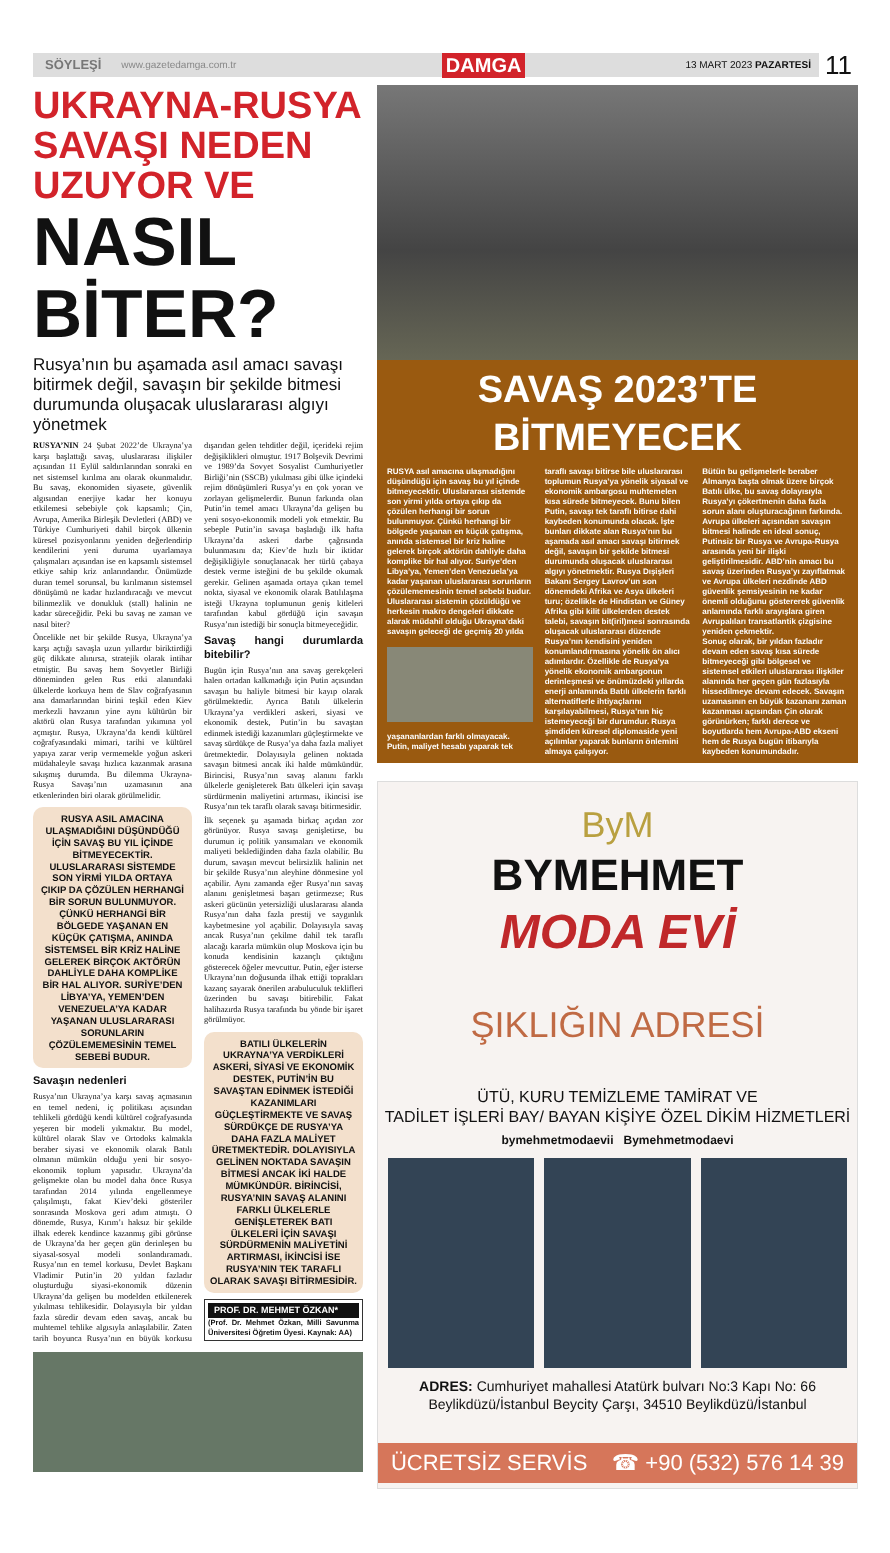SÖYLEŞİ www.gazetedamga.com.tr DAMGA 13 MART 2023 PAZARTESİ 11
UKRAYNA-RUSYA SAVAŞI NEDEN UZUYOR VE
NASIL BİTER?
Rusya’nın bu aşamada asıl amacı savaşı bitirmek değil, savaşın bir şekilde bitmesi durumunda oluşacak uluslararası algıyı yönetmek
RUSYA’NIN 24 Şubat 2022’de Ukrayna’ya karşı başlattığı savaş, uluslararası ilişkiler açısından 11 Eylül saldırılarından sonraki en net sistemsel kırılma anı olarak okunmalıdır. Bu savaş, ekonomiden siyasete, güvenlik algısından enerjiye kadar her konuyu etkilemesi sebebiyle çok kapsamlı; Çin, Avrupa, Amerika Birleşik Devletleri (ABD) ve Türkiye Cumhuriyeti dahil birçok ülkenin küresel pozisyonlarını yeniden değerlendirip kendilerini yeni duruma uyarlamaya çalışmaları açısından ise en kapsamlı sistemsel etkiye sahip kriz anlarındandır. Önümüzde duran temel sorunsal, bu kırılmanın sistemsel dönüşümü ne kadar hızlandıracağı ve mevcut bilinmezlik ve donukluk (stall) halinin ne kadar süreceğidir. Peki bu savaş ne zaman ve nasıl biter?
Öncelikle net bir şekilde Rusya, Ukrayna’ya karşı açtığı savaşla uzun yıllardır biriktirdiği güç dikkate alınırsa, stratejik olarak intihar etmiştir. Bu savaş hem Sovyetler Birliği döneminden gelen Rus etki alanındaki ülkelerde korkuya hem de Slav coğrafyasının ana damarlarından birini teşkil eden Kiev merkezli havzanın yine aynı kültürün bir aktörü olan Rusya tarafından yıkımına yol açmıştır. Rusya, Ukrayna’da kendi kültürel coğrafyasındaki mimari, tarihi ve kültürel yapıya zarar verip vermemekle yoğun askeri müdahaleyle savaşı hızlıca kazanmak arasına sıkışmış durumda. Bu dilemma Ukrayna-Rusya Savaşı’nın uzamasının ana etkenlerinden biri olarak görülmelidir.
RUSYA ASIL AMACINA ULAŞMADIĞINI DÜŞÜNDÜĞÜ İÇİN SAVAŞ BU YIL İÇİNDE BİTMEYECEKTİR. ULUSLARARASI SİSTEMDE SON YİRMİ YILDA ORTAYA ÇIKIP DA ÇÖZÜLEN HERHANGİ BİR SORUN BULUNMUYOR. ÇÜNKÜ HERHANGİ BİR BÖLGEDE YAŞANAN EN KÜÇÜK ÇATIŞMA, ANINDA SİSTEMSEL BİR KRİZ HALİNE GELEREK BİRÇOK AKTÖRÜN DAHLİYLE DAHA KOMPLİKE BİR HAL ALIYOR. SURİYE’DEN LİBYA’YA, YEMEN’DEN VENEZUELA’YA KADAR YAŞANAN ULUSLARARASI SORUNLARIN ÇÖZÜLEMEMESİNİN TEMEL SEBEBİ BUDUR.
Savaşın nedenleri
Rusya’nın Ukrayna’ya karşı savaş açmasının en temel nedeni, iç politikası açısından tehlikeli gördüğü kendi kültürel coğrafyasında yeşeren bir modeli yıkmaktır. Bu model, kültürel olarak Slav ve Ortodoks kalmakla beraber siyasi ve ekonomik olarak Batılı olmanın mümkün olduğu yeni bir sosyo-ekonomik toplum yapısıdır. Ukrayna’da gelişmekte olan bu model daha önce Rusya tarafından 2014 yılında engellenmeye çalışılmıştı, fakat Kiev’deki gösteriler sonrasında Moskova geri adım atmıştı. O dönemde, Rusya, Kırım’ı haksız bir şekilde ilhak ederek kendince kazanmış gibi görünse de Ukrayna’da her geçen gün derinleşen bu siyasal-sosyal modeli sonlandıramadı. Rusya’nın en temel korkusu, Devlet Başkanı Vladimir Putin’in 20 yıldan fazladır oluşturduğu siyasi-ekonomik düzenin Ukrayna’da gelişen bu modelden etkilenerek yıkılması tehlikesidir. Dolayısıyla bir yıldan fazla süredir devam eden savaş, ancak bu muhtemel tehlike algısıyla anlaşılabilir. Zaten tarih boyunca Rusya’nın en büyük korkusu dışarıdan gelen tehditler değil, içerideki rejim değişiklikleri olmuştur. 1917 Bolşevik Devrimi ve 1989’da Sovyet Sosyalist Cumhuriyetler Birliği’nin (SSCB) yıkılması gibi ülke içindeki rejim dönüşümleri Rusya’yı en çok yoran ve zorlayan gelişmelerdir. Bunun farkında olan Putin’in temel amacı Ukrayna’da gelişen bu yeni sosyo-ekonomik modeli yok etmektir. Bu sebeple Putin’in savaşa başladığı ilk hafta Ukrayna’da askeri darbe çağrısında bulunmasını da; Kiev’de hızlı bir iktidar değişikliğiyle sonuçlanacak her türlü çabaya destek verme isteğini de bu şekilde okumak gerekir. Gelinen aşamada ortaya çıkan temel nokta, siyasal ve ekonomik olarak Batılılaşma isteği Ukrayna toplumunun geniş kitleleri tarafından kabul gördüğü için savaşın Rusya’nın istediği bir sonuçla bitmeyeceğidir.
Savaş hangi durumlarda bitebilir?
Bugün için Rusya’nın ana savaş gerekçeleri halen ortadan kalkmadığı için Putin açısından savaşın bu haliyle bitmesi bir kayıp olarak görülmektedir. Ayrıca Batılı ülkelerin Ukrayna’ya verdikleri askeri, siyasi ve ekonomik destek, Putin’in bu savaştan edinmek istediği kazanımları güçleştirmekte ve savaş sürdükçe de Rusya’ya daha fazla maliyet üretmektedir. Dolayısıyla gelinen noktada savaşın bitmesi ancak iki halde mümkündür. Birincisi, Rusya’nın savaş alanını farklı ülkelerle genişleterek Batı ülkeleri için savaşı sürdürmenin maliyetini artırması, ikincisi ise Rusya’nın tek taraflı olarak savaşı bitirmesidir.
İlk seçenek şu aşamada birkaç açıdan zor görünüyor. Rusya savaşı genişletirse, bu durumun iç politik yansımaları ve ekonomik maliyeti beklediğinden daha fazla olabilir. Bu durum, savaşın mevcut belirsizlik halinin net bir şekilde Rusya’nın aleyhine dönmesine yol açabilir. Aynı zamanda eğer Rusya’nın savaş alanını genişletmesi başarı getirmezse; Rus askeri gücünün yetersizliği uluslararası alanda Rusya’nın daha fazla prestij ve saygınlık kaybetmesine yol açabilir. Dolayısıyla savaş ancak Rusya’nın çekilme dahil tek taraflı alacağı kararla mümkün olup Moskova için bu konuda kendisinin kazançlı çıktığını gösterecek öğeler mevcuttur. Putin, eğer isterse Ukrayna’nın doğusunda ilhak ettiği toprakları kazanç sayarak önerilen arabuluculuk teklifleri üzerinden bu savaşı bitirebilir. Fakat halihazırda Rusya tarafında bu yönde bir işaret görülmüyor.
BATILI ÜLKELERİN UKRAYNA’YA VERDİKLERİ ASKERİ, SİYASİ VE EKONOMİK DESTEK, PUTİN’İN BU SAVAŞTAN EDİNMEK İSTEDİĞİ KAZANIMLARI GÜÇLEŞTİRMEKTE VE SAVAŞ SÜRDÜKÇE DE RUSYA’YA DAHA FAZLA MALİYET ÜRETMEKTEDİR. DOLAYISIYLA GELİNEN NOKTADA SAVAŞIN BİTMESİ ANCAK İKİ HALDE MÜMKÜNDÜR. BİRİNCİSİ, RUSYA’NIN SAVAŞ ALANINI FARKLI ÜLKELERLE GENİŞLETEREK BATI ÜLKELERİ İÇİN SAVAŞI SÜRDÜRMENİN MALİYETİNİ ARTIRMASI, İKİNCİSİ İSE RUSYA’NIN TEK TARAFLI OLARAK SAVAŞI BİTİRMESİDİR.
PROF. DR. MEHMET ÖZKAN*
(Prof. Dr. Mehmet Özkan, Milli Savunma Üniversitesi Öğretim Üyesi. Kaynak: AA)
SAVAŞ 2023’TE BİTMEYECEK
RUSYA asıl amacına ulaşmadığını düşündüğü için savaş bu yıl içinde bitmeyecektir. Uluslararası sistemde son yirmi yılda ortaya çıkıp da çözülen herhangi bir sorun bulunmuyor. Çünkü herhangi bir bölgede yaşanan en küçük çatışma, anında sistemsel bir kriz haline gelerek birçok aktörün dahliyle daha komplike bir hal alıyor. Suriye’den Libya’ya, Yemen’den Venezuela’ya kadar yaşanan uluslararası sorunların çözülememesinin temel sebebi budur.
Uluslararası sistemin çözüldüğü ve herkesin makro dengeleri dikkate alarak müdahil olduğu Ukrayna’daki savaşın geleceği de geçmiş 20 yılda
yaşananlardan farklı olmayacak. Putin, maliyet hesabı yaparak tek taraflı savaşı bitirse bile uluslararası toplumun Rusya’ya yönelik siyasal ve ekonomik ambargosu muhtemelen kısa sürede bitmeyecek. Bunu bilen Putin, savaşı tek taraflı bitirse dahi kaybeden konumunda olacak. İşte bunları dikkate alan Rusya’nın bu aşamada asıl amacı savaşı bitirmek değil, savaşın bir şekilde bitmesi durumunda oluşacak uluslararası algıyı yönetmektir. Rusya Dışişleri Bakanı Sergey Lavrov’un son dönemdeki Afrika ve Asya ülkeleri turu; özellikle de Hindistan ve Güney Afrika gibi kilit ülkelerden destek talebi, savaşın bit(iril)mesi sonrasında oluşacak uluslararası düzende Rusya’nın kendisini yeniden konumlandırmasına yönelik ön alıcı adımlardır. Özellikle de Rusya’ya yönelik ekonomik ambargonun derinleşmesi ve önümüzdeki yıllarda enerji anlamında Batılı ülkelerin farklı alternatiflerle ihtiyaçlarını karşılayabilmesi, Rusya’nın hiç istemeyeceği bir durumdur. Rusya şimdiden küresel diplomaside yeni açılımlar yaparak bunların önlemini almaya çalışıyor.
Bütün bu gelişmelerle beraber Almanya başta olmak üzere birçok Batılı ülke, bu savaş dolayısıyla Rusya’yı çökertmenin daha fazla sorun alanı oluşturacağının farkında. Avrupa ülkeleri açısından savaşın bitmesi halinde en ideal sonuç, Putinsiz bir Rusya ve Avrupa-Rusya arasında yeni bir ilişki geliştirilmesidir. ABD’nin amacı bu savaş üzerinden Rusya’yı zayıflatmak ve Avrupa ülkeleri nezdinde ABD güvenlik şemsiyesinin ne kadar önemli olduğunu göstererek güvenlik anlamında farklı arayışlara giren Avrupalıları transatlantik çizgisine yeniden çekmektir.
Sonuç olarak, bir yıldan fazladır devam eden savaş kısa sürede bitmeyeceği gibi bölgesel ve sistemsel etkileri uluslararası ilişkiler alanında her geçen gün fazlasıyla hissedilmeye devam edecek. Savaşın uzamasının en büyük kazananı zaman kazanması açısından Çin olarak görünürken; farklı derece ve boyutlarda hem Avrupa-ABD ekseni hem de Rusya bugün itibarıyla kaybeden konumundadır.
ByM
BYMEHMET
MODA EVİ
ŞIKLIĞIN ADRESİ
ÜTÜ, KURU TEMİZLEME TAMİRAT VE
TADİLET İŞLERİ BAY/ BAYAN KİŞİYE ÖZEL DİKİM HİZMETLERİ
bymehmetmodaevii Bymehmetmodaevi
ADRES: Cumhuriyet mahallesi Atatürk bulvarı No:3 Kapı No: 66
Beylikdüzü/İstanbul Beycity Çarşı, 34510 Beylikdüzü/İstanbul
ÜCRETSİZ SERVİS ☎ +90 (532) 576 14 39